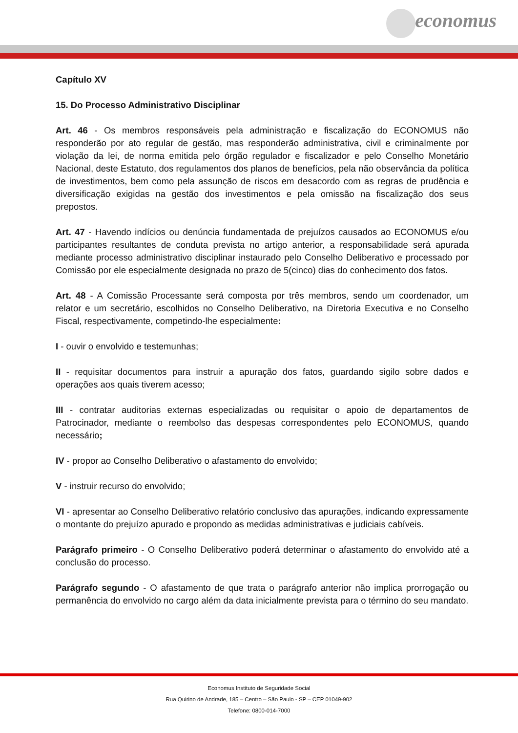economus
Capítulo XV
15. Do Processo Administrativo Disciplinar
Art. 46 - Os membros responsáveis pela administração e fiscalização do ECONOMUS não responderão por ato regular de gestão, mas responderão administrativa, civil e criminalmente por violação da lei, de norma emitida pelo órgão regulador e fiscalizador e pelo Conselho Monetário Nacional, deste Estatuto, dos regulamentos dos planos de benefícios, pela não observância da política de investimentos, bem como pela assunção de riscos em desacordo com as regras de prudência e diversificação exigidas na gestão dos investimentos e pela omissão na fiscalização dos seus prepostos.
Art. 47 - Havendo indícios ou denúncia fundamentada de prejuízos causados ao ECONOMUS e/ou participantes resultantes de conduta prevista no artigo anterior, a responsabilidade será apurada mediante processo administrativo disciplinar instaurado pelo Conselho Deliberativo e processado por Comissão por ele especialmente designada no prazo de 5(cinco) dias do conhecimento dos fatos.
Art. 48 - A Comissão Processante será composta por três membros, sendo um coordenador, um relator e um secretário, escolhidos no Conselho Deliberativo, na Diretoria Executiva e no Conselho Fiscal, respectivamente, competindo-lhe especialmente:
I - ouvir o envolvido e testemunhas;
II - requisitar documentos para instruir a apuração dos fatos, guardando sigilo sobre dados e operações aos quais tiverem acesso;
III - contratar auditorias externas especializadas ou requisitar o apoio de departamentos de Patrocinador, mediante o reembolso das despesas correspondentes pelo ECONOMUS, quando necessário;
IV - propor ao Conselho Deliberativo o afastamento do envolvido;
V - instruir recurso do envolvido;
VI - apresentar ao Conselho Deliberativo relatório conclusivo das apurações, indicando expressamente o montante do prejuízo apurado e propondo as medidas administrativas e judiciais cabíveis.
Parágrafo primeiro - O Conselho Deliberativo poderá determinar o afastamento do envolvido até a conclusão do processo.
Parágrafo segundo - O afastamento de que trata o parágrafo anterior não implica prorrogação ou permanência do envolvido no cargo além da data inicialmente prevista para o término do seu mandato.
Economus Instituto de Seguridade Social
Rua Quirino de Andrade, 185 – Centro – São Paulo - SP – CEP 01049-902
Telefone: 0800-014-7000